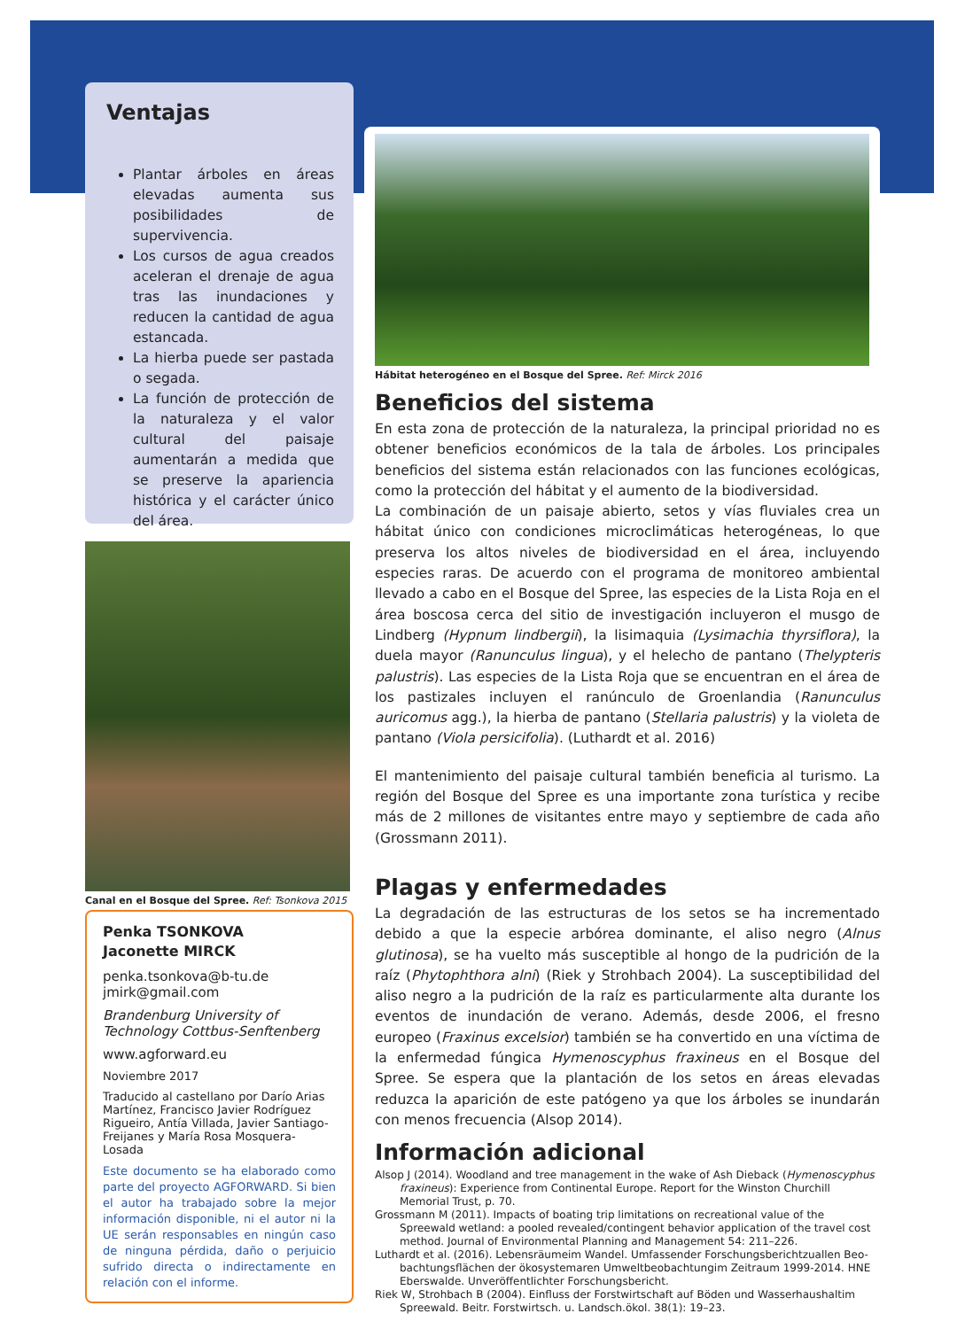Ventajas
Plantar árboles en áreas elevadas aumenta sus posibilidades de supervivencia.
Los cursos de agua creados aceleran el drenaje de agua tras las inundaciones y reducen la cantidad de agua estancada.
La hierba puede ser pastada o segada.
La función de protección de la naturaleza y el valor cultural del paisaje aumentarán a medida que se preserve la apariencia histórica y el carácter único del área.
Canal en el Bosque del Spree. Ref: Tsonkova 2015
Penka TSONKOVA
Jaconette MIRCK
penka.tsonkova@b-tu.de
jmirk@gmail.com
Brandenburg University of Technology Cottbus-Senftenberg
www.agforward.eu
Noviembre 2017
Traducido al castellano por Darío Arias Martínez, Francisco Javier Rodríguez Rigueiro, Antía Villada, Javier Santiago-Freijanes y María Rosa Mosquera-Losada
Este documento se ha elaborado como parte del proyecto AGFORWARD. Si bien el autor ha trabajado sobre la mejor información disponible, ni el autor ni la UE serán responsables en ningún caso de ninguna pérdida, daño o perjuicio sufrido directa o indirectamente en relación con el informe.
Hábitat heterogéneo en el Bosque del Spree. Ref: Mirck 2016
Beneficios del sistema
En esta zona de protección de la naturaleza, la principal prioridad no es obtener beneficios económicos de la tala de árboles. Los principales beneficios del sistema están relacionados con las funciones ecológicas, como la protección del hábitat y el aumento de la biodiversidad.
La combinación de un paisaje abierto, setos y vías fluviales crea un hábitat único con condiciones microclimáticas heterogéneas, lo que preserva los altos niveles de biodiversidad en el área, incluyendo especies raras. De acuerdo con el programa de monitoreo ambiental llevado a cabo en el Bosque del Spree, las especies de la Lista Roja en el área boscosa cerca del sitio de investigación incluyeron el musgo de Lindberg (Hypnum lindbergii), la lisimaquia (Lysimachia thyrsiflora), la duela mayor (Ranunculus lingua), y el helecho de pantano (Thelypteris palustris). Las especies de la Lista Roja que se encuentran en el área de los pastizales incluyen el ranúnculo de Groenlandia (Ranunculus auricomus agg.), la hierba de pantano (Stellaria palustris) y la violeta de pantano (Viola persicifolia). (Luthardt et al. 2016)
El mantenimiento del paisaje cultural también beneficia al turismo. La región del Bosque del Spree es una importante zona turística y recibe más de 2 millones de visitantes entre mayo y septiembre de cada año (Grossmann 2011).
Plagas y enfermedades
La degradación de las estructuras de los setos se ha incrementado debido a que la especie arbórea dominante, el aliso negro (Alnus glutinosa), se ha vuelto más susceptible al hongo de la pudrición de la raíz (Phytophthora alni) (Riek y Strohbach 2004). La susceptibilidad del aliso negro a la pudrición de la raíz es particularmente alta durante los eventos de inundación de verano. Además, desde 2006, el fresno europeo (Fraxinus excelsior) también se ha convertido en una víctima de la enfermedad fúngica Hymenoscyphus fraxineus en el Bosque del Spree. Se espera que la plantación de los setos en áreas elevadas reduzca la aparición de este patógeno ya que los árboles se inundarán con menos frecuencia (Alsop 2014).
Información adicional
Alsop J (2014). Woodland and tree management in the wake of Ash Dieback (Hymenoscyphus fraxineus): Experience from Continental Europe. Report for the Winston Churchill Memorial Trust, p. 70.
Grossmann M (2011). Impacts of boating trip limitations on recreational value of the Spreewald wetland: a pooled revealed/contingent behavior application of the travel cost method. Journal of Environmental Planning and Management 54: 211–226.
Luthardt et al. (2016). Lebensräumeim Wandel. Umfassender Forschungsberichtzuallen Beo-bachtungsflächen der ökosystemaren Umweltbeobachtungim Zeitraum 1999-2014. HNE Eberswalde. Unveröffentlichter Forschungsbericht.
Riek W, Strohbach B (2004). Einfluss der Forstwirtschaft auf Böden und Wasserhaushaltim Spreewald. Beitr. Forstwirtsch. u. Landsch.ökol. 38(1): 19–23.